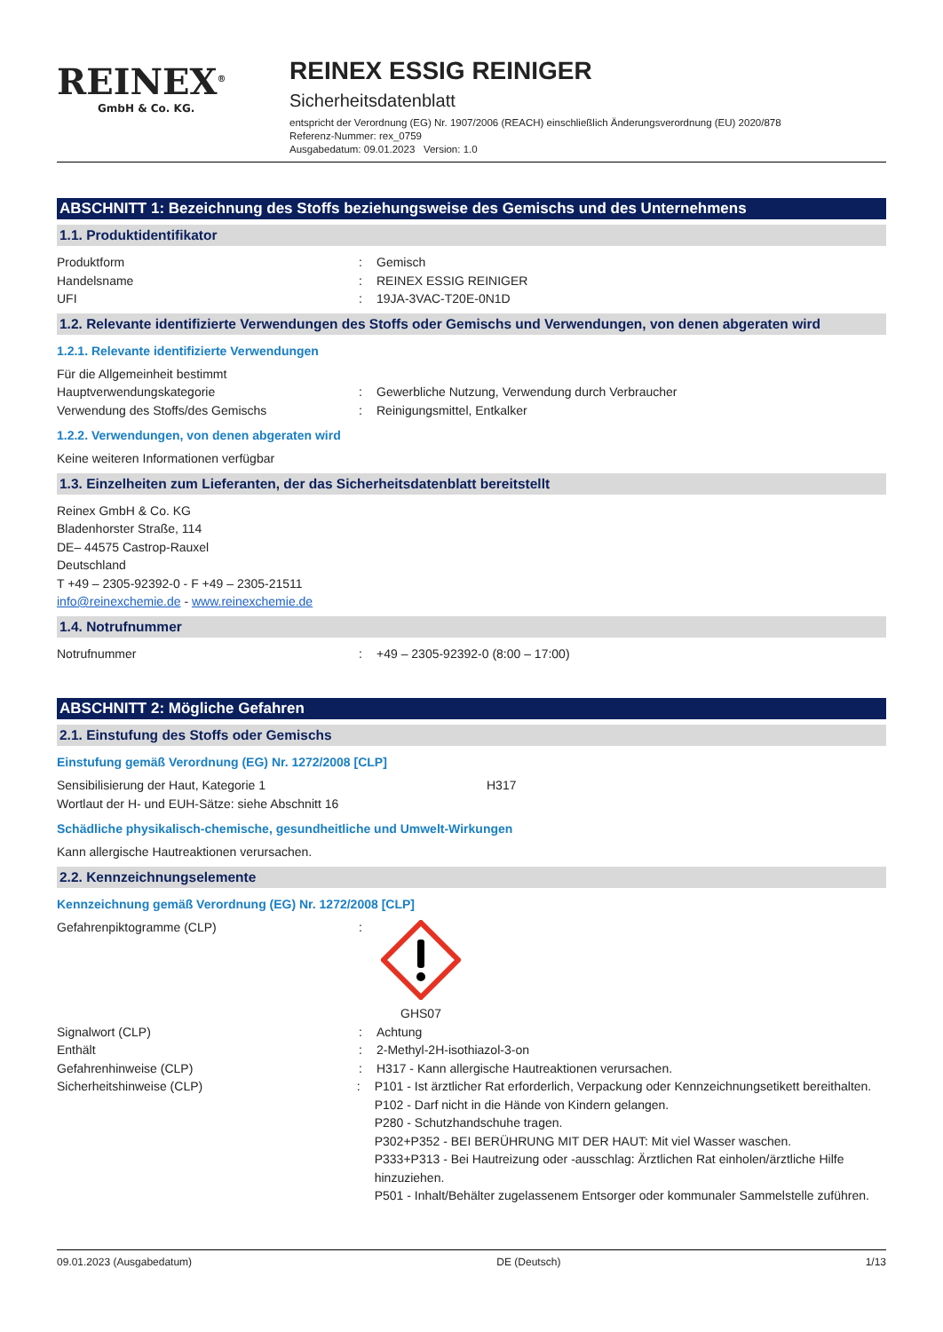REINEX<sup>®</sup>
GmbH & Co. KG.
REINEX ESSIG REINIGER
Sicherheitsdatenblatt
entspricht der Verordnung (EG) Nr. 1907/2006 (REACH) einschließlich Änderungsverordnung (EU) 2020/878
Referenz-Nummer: rex_0759
Ausgabedatum: 09.01.2023 Version: 1.0
ABSCHNITT 1: Bezeichnung des Stoffs beziehungsweise des Gemischs und des Unternehmens
1.1. Produktidentifikator
Produktform : Gemisch
Handelsname : REINEX ESSIG REINIGER
UFI : 19JA-3VAC-T20E-0N1D
1.2. Relevante identifizierte Verwendungen des Stoffs oder Gemischs und Verwendungen, von denen abgeraten wird
1.2.1. Relevante identifizierte Verwendungen
Für die Allgemeinheit bestimmt
Hauptverwendungskategorie : Gewerbliche Nutzung, Verwendung durch Verbraucher
Verwendung des Stoffs/des Gemischs : Reinigungsmittel, Entkalker
1.2.2. Verwendungen, von denen abgeraten wird
Keine weiteren Informationen verfügbar
1.3. Einzelheiten zum Lieferanten, der das Sicherheitsdatenblatt bereitstellt
Reinex GmbH & Co. KG
Bladenhorster Straße, 114
DE– 44575 Castrop-Rauxel
Deutschland
T +49 – 2305-92392-0 - F +49 – 2305-21511
info@reinexchemie.de - www.reinexchemie.de
1.4. Notrufnummer
Notrufnummer : +49 – 2305-92392-0 (8:00 – 17:00)
ABSCHNITT 2: Mögliche Gefahren
2.1. Einstufung des Stoffs oder Gemischs
Einstufung gemäß Verordnung (EG) Nr. 1272/2008 [CLP]
Sensibilisierung der Haut, Kategorie 1 H317
Wortlaut der H- und EUH-Sätze: siehe Abschnitt 16
Schädliche physikalisch-chemische, gesundheitliche und Umwelt-Wirkungen
Kann allergische Hautreaktionen verursachen.
2.2. Kennzeichnungselemente
Kennzeichnung gemäß Verordnung (EG) Nr. 1272/2008 [CLP]
Gefahrenpiktogramme (CLP) :
GHS07
Signalwort (CLP) : Achtung
Enthält : 2-Methyl-2H-isothiazol-3-on
Gefahrenhinweise (CLP) : H317 - Kann allergische Hautreaktionen verursachen.
Sicherheitshinweise (CLP) : P101 - Ist ärztlicher Rat erforderlich, Verpackung oder Kennzeichnungsetikett bereithalten.
P102 - Darf nicht in die Hände von Kindern gelangen.
P280 - Schutzhandschuhe tragen.
P302+P352 - BEI BERÜHRUNG MIT DER HAUT: Mit viel Wasser waschen.
P333+P313 - Bei Hautreizung oder -ausschlag: Ärztlichen Rat einholen/ärztliche Hilfe hinzuziehen.
P501 - Inhalt/Behälter zugelassenem Entsorger oder kommunaler Sammelstelle zuführen.
09.01.2023 (Ausgabedatum) DE (Deutsch) 1/13